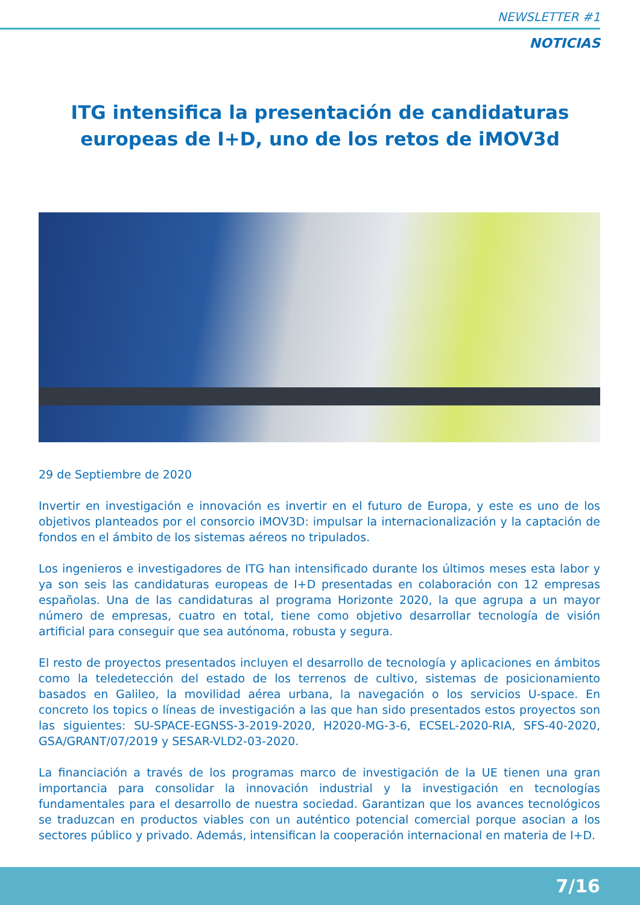NEWSLETTER #1
NOTICIAS
ITG intensifica la presentación de candidaturas europeas de I+D, uno de los retos de iMOV3d
29 de Septiembre de 2020
Invertir en investigación e innovación es invertir en el futuro de Europa, y este es uno de los objetivos planteados por el consorcio iMOV3D: impulsar la internacionalización y la captación de fondos en el ámbito de los sistemas aéreos no tripulados.
Los ingenieros e investigadores de ITG han intensificado durante los últimos meses esta labor y ya son seis las candidaturas europeas de I+D presentadas en colaboración con 12 empresas españolas. Una de las candidaturas al programa Horizonte 2020, la que agrupa a un mayor número de empresas, cuatro en total, tiene como objetivo desarrollar tecnología de visión artificial para conseguir que sea autónoma, robusta y segura.
El resto de proyectos presentados incluyen el desarrollo de tecnología y aplicaciones en ámbitos como la teledetección del estado de los terrenos de cultivo, sistemas de posicionamiento basados en Galileo, la movilidad aérea urbana, la navegación o los servicios U-space. En concreto los topics o líneas de investigación a las que han sido presentados estos proyectos son las siguientes: SU-SPACE-EGNSS-3-2019-2020, H2020-MG-3-6, ECSEL-2020-RIA, SFS-40-2020, GSA/GRANT/07/2019 y SESAR-VLD2-03-2020.
La financiación a través de los programas marco de investigación de la UE tienen una gran importancia para consolidar la innovación industrial y la investigación en tecnologías fundamentales para el desarrollo de nuestra sociedad. Garantizan que los avances tecnológicos se traduzcan en productos viables con un auténtico potencial comercial porque asocian a los sectores público y privado. Además, intensifican la cooperación internacional en materia de I+D.
7/16